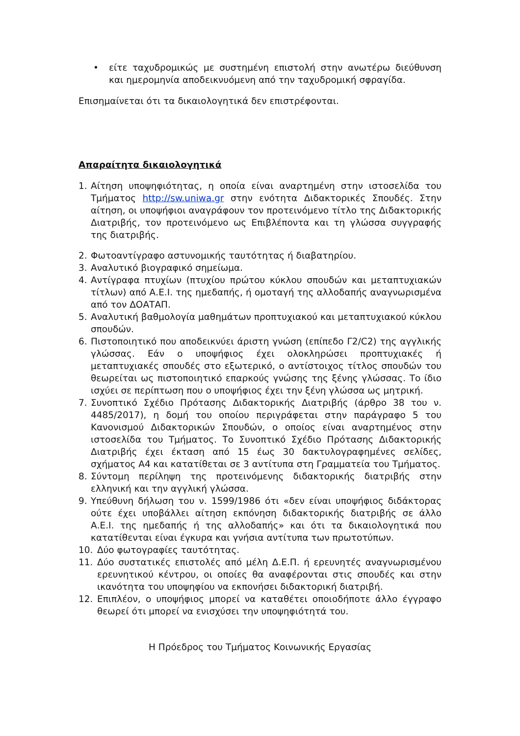• είτε ταχυδρομικώς με συστημένη επιστολή στην ανωτέρω διεύθυνση και ημερομηνία αποδεικνυόμενη από την ταχυδρομική σφραγίδα.
Επισημαίνεται ότι τα δικαιολογητικά δεν επιστρέφονται.
Απαραίτητα δικαιολογητικά
1. Αίτηση υποψηφιότητας, η οποία είναι αναρτημένη στην ιστοσελίδα του Τμήματος http://sw.uniwa.gr στην ενότητα Διδακτορικές Σπουδές. Στην αίτηση, οι υποψήφιοι αναγράφουν τον προτεινόμενο τίτλο της Διδακτορικής Διατριβής, τον προτεινόμενο ως Επιβλέποντα και τη γλώσσα συγγραφής της διατριβής.
2. Φωτοαντίγραφο αστυνομικής ταυτότητας ή διαβατηρίου.
3. Αναλυτικό βιογραφικό σημείωμα.
4. Αντίγραφα πτυχίων (πτυχίου πρώτου κύκλου σπουδών και μεταπτυχιακών τίτλων) από Α.Ε.Ι. της ημεδαπής, ή ομοταγή της αλλοδαπής αναγνωρισμένα από τον ΔΟΑΤΑΠ.
5. Αναλυτική βαθμολογία μαθημάτων προπτυχιακού και μεταπτυχιακού κύκλου σπουδών.
6. Πιστοποιητικό που αποδεικνύει άριστη γνώση (επίπεδο Γ2/C2) της αγγλικής γλώσσας. Εάν ο υποψήφιος έχει ολοκληρώσει προπτυχιακές ή μεταπτυχιακές σπουδές στο εξωτερικό, ο αντίστοιχος τίτλος σπουδών του θεωρείται ως πιστοποιητικό επαρκούς γνώσης της ξένης γλώσσας. Το ίδιο ισχύει σε περίπτωση που ο υποψήφιος έχει την ξένη γλώσσα ως μητρική.
7. Συνοπτικό Σχέδιο Πρότασης Διδακτορικής Διατριβής (άρθρο 38 του ν. 4485/2017), η δομή του οποίου περιγράφεται στην παράγραφο 5 του Κανονισμού Διδακτορικών Σπουδών, ο οποίος είναι αναρτημένος στην ιστοσελίδα του Τμήματος. Το Συνοπτικό Σχέδιο Πρότασης Διδακτορικής Διατριβής έχει έκταση από 15 έως 30 δακτυλογραφημένες σελίδες, σχήματος Α4 και κατατίθεται σε 3 αντίτυπα στη Γραμματεία του Τμήματος.
8. Σύντομη περίληψη της προτεινόμενης διδακτορικής διατριβής στην ελληνική και την αγγλική γλώσσα.
9. Υπεύθυνη δήλωση του ν. 1599/1986 ότι «δεν είναι υποψήφιος διδάκτορας ούτε έχει υποβάλλει αίτηση εκπόνηση διδακτορικής διατριβής σε άλλο Α.Ε.Ι. της ημεδαπής ή της αλλοδαπής» και ότι τα δικαιολογητικά που κατατίθενται είναι έγκυρα και γνήσια αντίτυπα των πρωτοτύπων.
10. Δύο φωτογραφίες ταυτότητας.
11. Δύο συστατικές επιστολές από μέλη Δ.Ε.Π. ή ερευνητές αναγνωρισμένου ερευνητικού κέντρου, οι οποίες θα αναφέρονται στις σπουδές και στην ικανότητα του υποψηφίου να εκπονήσει διδακτορική διατριβή.
12. Επιπλέον, ο υποψήφιος μπορεί να καταθέτει οποιοδήποτε άλλο έγγραφο θεωρεί ότι μπορεί να ενισχύσει την υποψηφιότητά του.
Η Πρόεδρος του Τμήματος Κοινωνικής Εργασίας